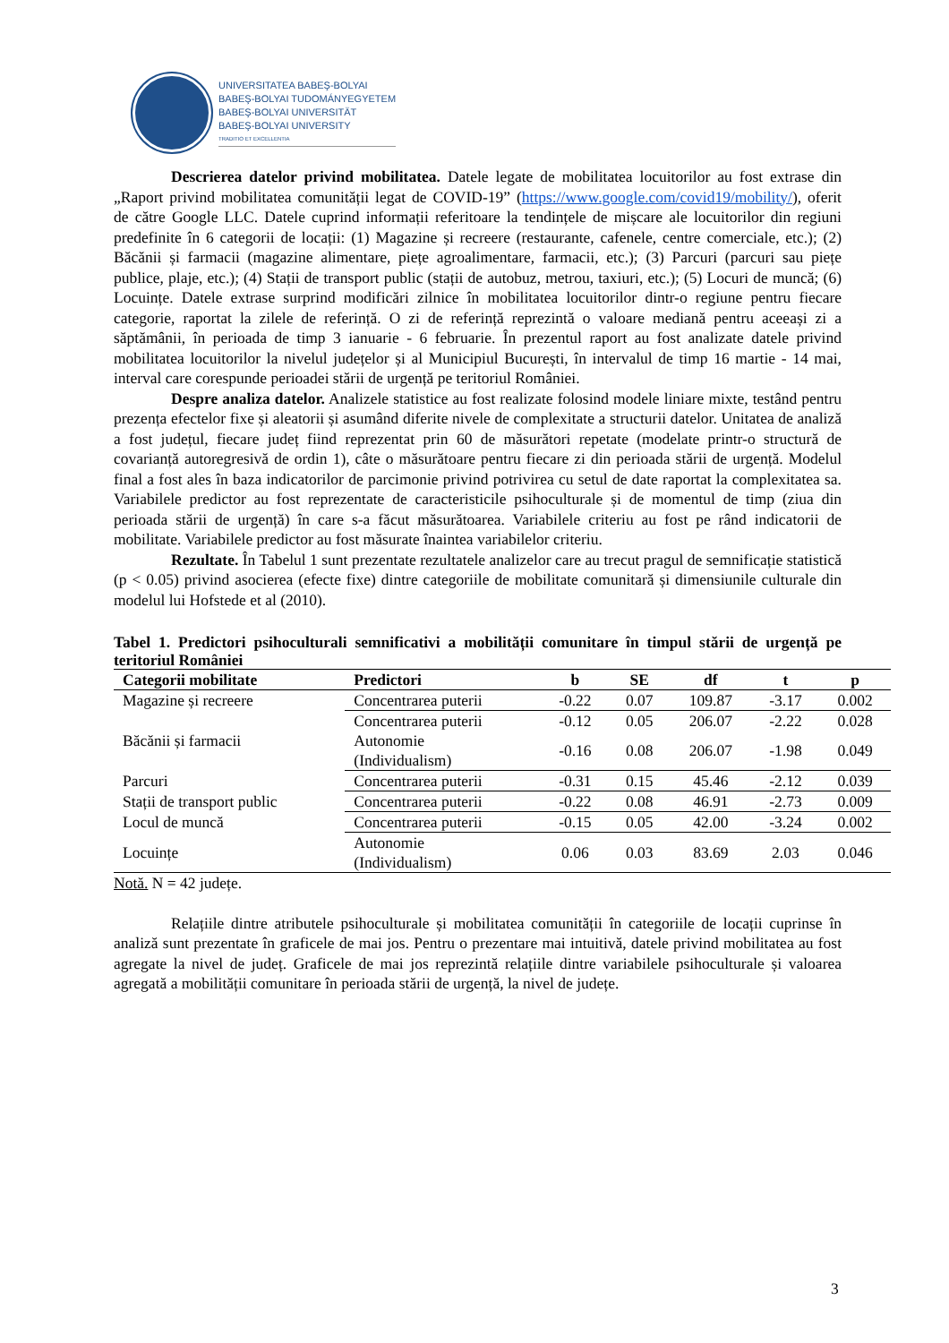UNIVERSITATEA BABEŞ-BOLYAI
BABEŞ-BOLYAI TUDOMÁNYEGYETEM
BABEŞ-BOLYAI UNIVERSITÄT
BABEŞ-BOLYAI UNIVERSITY
TRADITIO ET EXCELLENTIA
Descrierea datelor privind mobilitatea. Datele legate de mobilitatea locuitorilor au fost extrase din „Raport privind mobilitatea comunității legat de COVID-19” (https://www.google.com/covid19/mobility/), oferit de către Google LLC. Datele cuprind informații referitoare la tendințele de mișcare ale locuitorilor din regiuni predefinite în 6 categorii de locații: (1) Magazine și recreere (restaurante, cafenele, centre comerciale, etc.); (2) Băcănii și farmacii (magazine alimentare, piețe agroalimentare, farmacii, etc.); (3) Parcuri (parcuri sau piețe publice, plaje, etc.); (4) Stații de transport public (stații de autobuz, metrou, taxiuri, etc.); (5) Locuri de muncă; (6) Locuințe. Datele extrase surprind modificări zilnice în mobilitatea locuitorilor dintr-o regiune pentru fiecare categorie, raportat la zilele de referință. O zi de referință reprezintă o valoare mediană pentru aceeași zi a săptămânii, în perioada de timp 3 ianuarie - 6 februarie. În prezentul raport au fost analizate datele privind mobilitatea locuitorilor la nivelul județelor și al Municipiul București, în intervalul de timp 16 martie - 14 mai, interval care corespunde perioadei stării de urgență pe teritoriul României.
Despre analiza datelor. Analizele statistice au fost realizate folosind modele liniare mixte, testând pentru prezența efectelor fixe și aleatorii și asumând diferite nivele de complexitate a structurii datelor. Unitatea de analiză a fost județul, fiecare județ fiind reprezentat prin 60 de măsurători repetate (modelate printr-o structură de covarianță autoregresivă de ordin 1), câte o măsurătoare pentru fiecare zi din perioada stării de urgență. Modelul final a fost ales în baza indicatorilor de parcimonie privind potrivirea cu setul de date raportat la complexitatea sa. Variabilele predictor au fost reprezentate de caracteristicile psihoculturale și de momentul de timp (ziua din perioada stării de urgență) în care s-a făcut măsurătoarea. Variabilele criteriu au fost pe rând indicatorii de mobilitate. Variabilele predictor au fost măsurate înaintea variabilelor criteriu.
Rezultate. În Tabelul 1 sunt prezentate rezultatele analizelor care au trecut pragul de semnificație statistică (p < 0.05) privind asocierea (efecte fixe) dintre categoriile de mobilitate comunitară și dimensiunile culturale din modelul lui Hofstede et al (2010).
Tabel 1. Predictori psihoculturali semnificativi a mobilității comunitare în timpul stării de urgență pe teritoriul României
| Categorii mobilitate | Predictori | b | SE | df | t | p |
| --- | --- | --- | --- | --- | --- | --- |
| Magazine și recreere | Concentrarea puterii | -0.22 | 0.07 | 109.87 | -3.17 | 0.002 |
| Băcănii și farmacii | Concentrarea puterii | -0.12 | 0.05 | 206.07 | -2.22 | 0.028 |
| | Autonomie (Individualism) | -0.16 | 0.08 | 206.07 | -1.98 | 0.049 |
| Parcuri | Concentrarea puterii | -0.31 | 0.15 | 45.46 | -2.12 | 0.039 |
| Stații de transport public | Concentrarea puterii | -0.22 | 0.08 | 46.91 | -2.73 | 0.009 |
| Locul de muncă | Concentrarea puterii | -0.15 | 0.05 | 42.00 | -3.24 | 0.002 |
| Locuințe | Autonomie (Individualism) | 0.06 | 0.03 | 83.69 | 2.03 | 0.046 |
Notă. N = 42 județe.
Relațiile dintre atributele psihoculturale și mobilitatea comunității în categoriile de locații cuprinse în analiză sunt prezentate în graficele de mai jos. Pentru o prezentare mai intuitivă, datele privind mobilitatea au fost agregate la nivel de județ. Graficele de mai jos reprezintă relațiile dintre variabilele psihoculturale și valoarea agregată a mobilității comunitare în perioada stării de urgență, la nivel de județe.
3